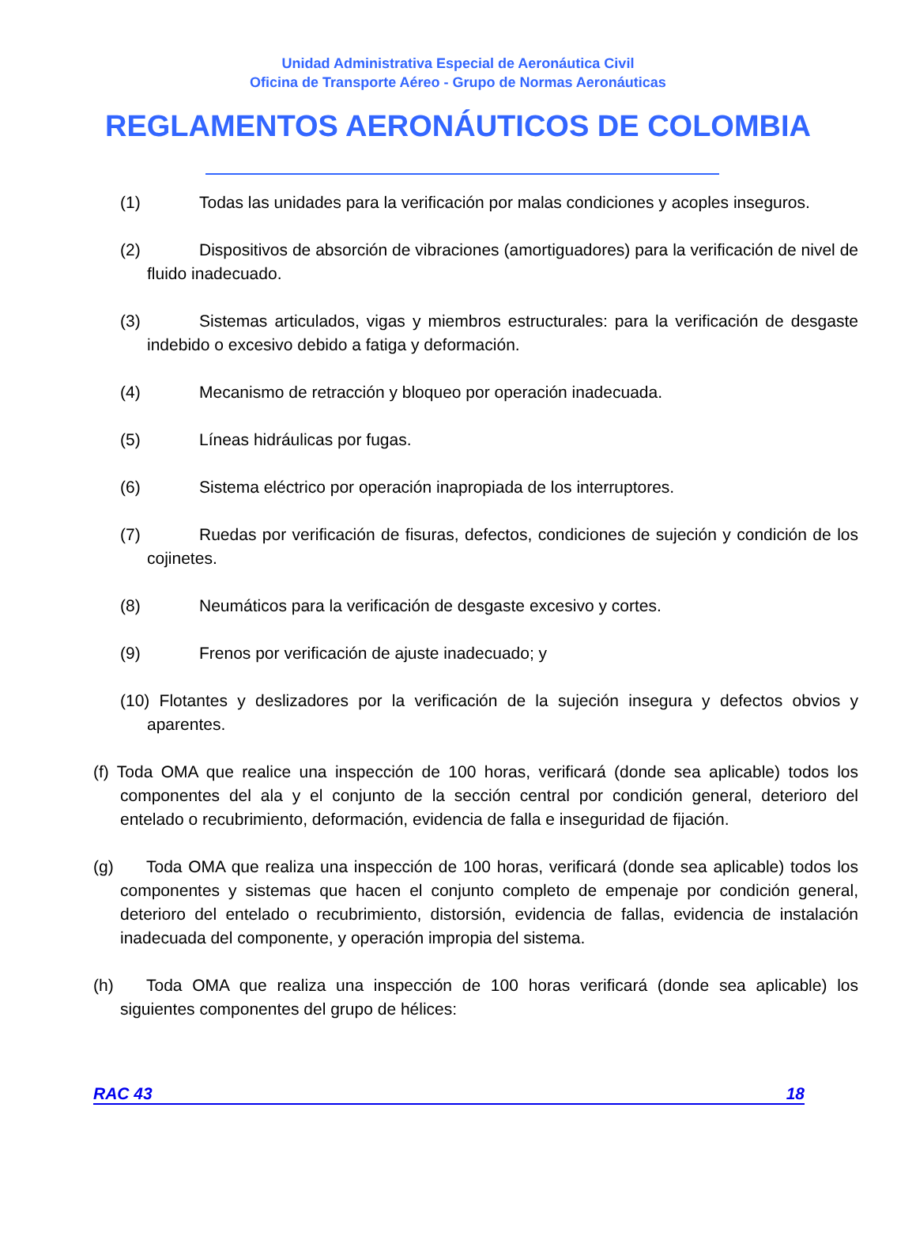Unidad Administrativa Especial de Aeronáutica Civil
Oficina de Transporte Aéreo - Grupo de Normas Aeronáuticas
REGLAMENTOS AERONÁUTICOS DE COLOMBIA
(1) Todas las unidades para la verificación por malas condiciones y acoples inseguros.
(2) Dispositivos de absorción de vibraciones (amortiguadores) para la verificación de nivel de fluido inadecuado.
(3) Sistemas articulados, vigas y miembros estructurales: para la verificación de desgaste indebido o excesivo debido a fatiga y deformación.
(4) Mecanismo de retracción y bloqueo por operación inadecuada.
(5) Líneas hidráulicas por fugas.
(6) Sistema eléctrico por operación inapropiada de los interruptores.
(7) Ruedas por verificación de fisuras, defectos, condiciones de sujeción y condición de los cojinetes.
(8) Neumáticos para la verificación de desgaste excesivo y cortes.
(9) Frenos por verificación de ajuste inadecuado; y
(10) Flotantes y deslizadores por la verificación de la sujeción insegura y defectos obvios y aparentes.
(f) Toda OMA que realice una inspección de 100 horas, verificará (donde sea aplicable) todos los componentes del ala y el conjunto de la sección central por condición general, deterioro del entelado o recubrimiento, deformación, evidencia de falla e inseguridad de fijación.
(g) Toda OMA que realiza una inspección de 100 horas, verificará (donde sea aplicable) todos los componentes y sistemas que hacen el conjunto completo de empenaje por condición general, deterioro del entelado o recubrimiento, distorsión, evidencia de fallas, evidencia de instalación inadecuada del componente, y operación impropia del sistema.
(h) Toda OMA que realiza una inspección de 100 horas verificará (donde sea aplicable) los siguientes componentes del grupo de hélices:
RAC 43 18